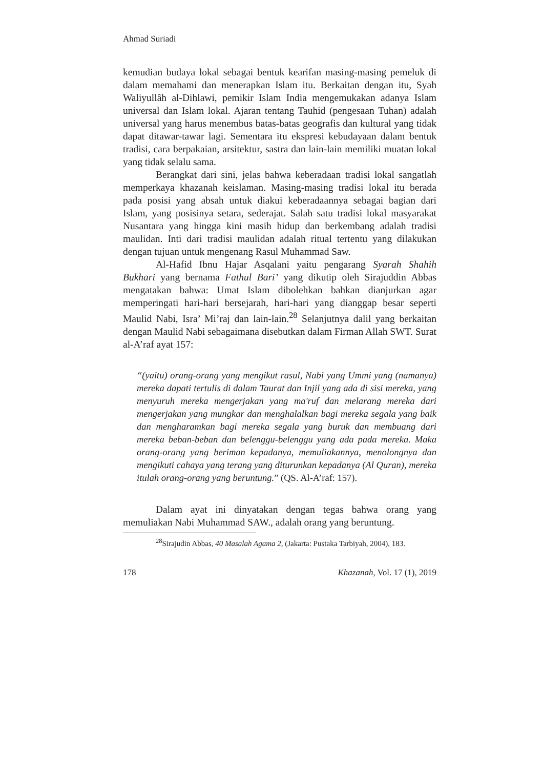Ahmad Suriadi
kemudian budaya lokal sebagai bentuk kearifan masing-masing pemeluk di dalam memahami dan menerapkan Islam itu. Berkaitan dengan itu, Syah Waliyullâh al-Dihlawi, pemikir Islam India mengemukakan adanya Islam universal dan Islam lokal. Ajaran tentang Tauhid (pengesaan Tuhan) adalah universal yang harus menembus batas-batas geografis dan kultural yang tidak dapat ditawar-tawar lagi. Sementara itu ekspresi kebudayaan dalam bentuk tradisi, cara berpakaian, arsitektur, sastra dan lain-lain memiliki muatan lokal yang tidak selalu sama.
Berangkat dari sini, jelas bahwa keberadaan tradisi lokal sangatlah memperkaya khazanah keislaman. Masing-masing tradisi lokal itu berada pada posisi yang absah untuk diakui keberadaannya sebagai bagian dari Islam, yang posisinya setara, sederajat. Salah satu tradisi lokal masyarakat Nusantara yang hingga kini masih hidup dan berkembang adalah tradisi maulidan. Inti dari tradisi maulidan adalah ritual tertentu yang dilakukan dengan tujuan untuk mengenang Rasul Muhammad Saw.
Al-Hafid Ibnu Hajar Asqalani yaitu pengarang Syarah Shahih Bukhari yang bernama Fathul Bari’ yang dikutip oleh Sirajuddin Abbas mengatakan bahwa: Umat Islam dibolehkan bahkan dianjurkan agar memperingati hari-hari bersejarah, hari-hari yang dianggap besar seperti Maulid Nabi, Isra’ Mi’raj dan lain-lain.<sup>28</sup> Selanjutnya dalil yang berkaitan dengan Maulid Nabi sebagaimana disebutkan dalam Firman Allah SWT. Surat al-A’raf ayat 157:
“(yaitu) orang-orang yang mengikut rasul, Nabi yang Ummi yang (namanya) mereka dapati tertulis di dalam Taurat dan Injil yang ada di sisi mereka, yang menyuruh mereka mengerjakan yang ma'ruf dan melarang mereka dari mengerjakan yang mungkar dan menghalalkan bagi mereka segala yang baik dan mengharamkan bagi mereka segala yang buruk dan membuang dari mereka beban-beban dan belenggu-belenggu yang ada pada mereka. Maka orang-orang yang beriman kepadanya, memuliakannya, menolongnya dan mengikuti cahaya yang terang yang diturunkan kepadanya (Al Quran), mereka itulah orang-orang yang beruntung.” (QS. Al-A’raf: 157).
Dalam ayat ini dinyatakan dengan tegas bahwa orang yang memuliakan Nabi Muhammad SAW., adalah orang yang beruntung.
<sup>28</sup> Sirajudin Abbas, 40 Masalah Agama 2, (Jakarta: Pustaka Tarbiyah, 2004), 183.
178 Khazanah, Vol. 17 (1), 2019